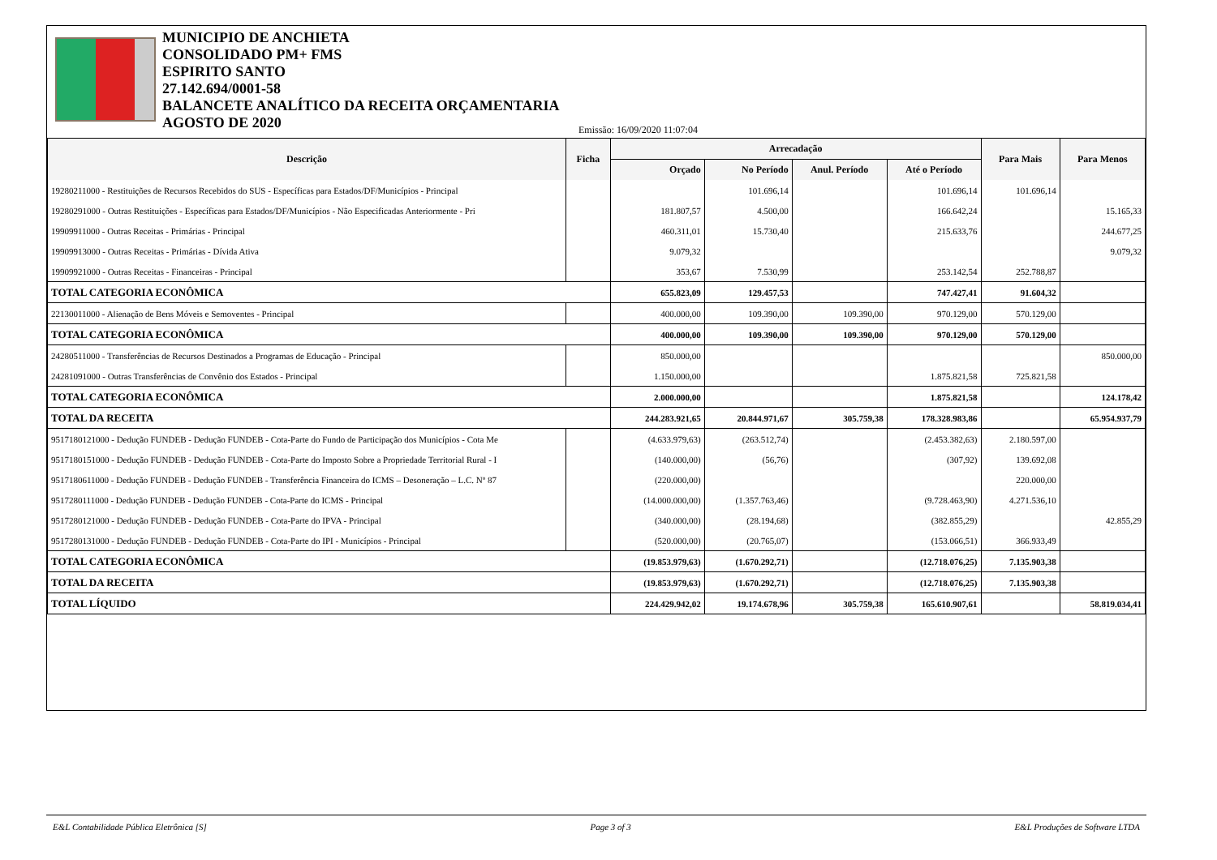MUNICIPIO DE ANCHIETA
CONSOLIDADO PM+ FMS
ESPIRITO SANTO
27.142.694/0001-58
BALANCETE ANALÍTICO DA RECEITA ORÇAMENTARIA
AGOSTO DE 2020
Emissão: 16/09/2020 11:07:04
| Descrição | Ficha | Arrecadação | | | | Para Mais | Para Menos |
| --- | --- | --- | --- | --- | --- | --- | --- |
| | | Orçado | No Período | Anul. Período | Até o Período | | |
| 19280211000 - Restituições de Recursos Recebidos do SUS - Específicas para Estados/DF/Municípios - Principal | | | 101.696,14 | | 101.696,14 | 101.696,14 | |
| 19280291000 - Outras Restituições - Específicas para Estados/DF/Municípios - Não Especificadas Anteriormente - Pri | | 181.807,57 | 4.500,00 | | 166.642,24 | | 15.165,33 |
| 19909911000 - Outras Receitas - Primárias - Principal | | 460.311,01 | 15.730,40 | | 215.633,76 | | 244.677,25 |
| 19909913000 - Outras Receitas - Primárias - Dívida Ativa | | 9.079,32 | | | | | 9.079,32 |
| 19909921000 - Outras Receitas - Financeiras - Principal | | 353,67 | 7.530,99 | | 253.142,54 | 252.788,87 | |
| TOTAL CATEGORIA ECONÔMICA | | 655.823,09 | 129.457,53 | | 747.427,41 | 91.604,32 | |
| 22130011000 - Alienação de Bens Móveis e Semoventes - Principal | | 400.000,00 | 109.390,00 | 109.390,00 | 970.129,00 | 570.129,00 | |
| TOTAL CATEGORIA ECONÔMICA | | 400.000,00 | 109.390,00 | 109.390,00 | 970.129,00 | 570.129,00 | |
| 24280511000 - Transferências de Recursos Destinados a Programas de Educação - Principal | | 850.000,00 | | | | | 850.000,00 |
| 24281091000 - Outras Transferências de Convênio dos Estados - Principal | | 1.150.000,00 | | | 1.875.821,58 | 725.821,58 | |
| TOTAL CATEGORIA ECONÔMICA | | 2.000.000,00 | | | 1.875.821,58 | | 124.178,42 |
| TOTAL DA RECEITA | | 244.283.921,65 | 20.844.971,67 | 305.759,38 | 178.328.983,86 | | 65.954.937,79 |
| 9517180121000 - Dedução FUNDEB - Dedução FUNDEB - Cota-Parte do Fundo de Participação dos Municípios - Cota Me | | (4.633.979,63) | (263.512,74) | | (2.453.382,63) | 2.180.597,00 | |
| 9517180151000 - Dedução FUNDEB - Dedução FUNDEB - Cota-Parte do Imposto Sobre a Propriedade Territorial Rural - I | | (140.000,00) | (56,76) | | (307,92) | 139.692,08 | |
| 9517180611000 - Dedução FUNDEB - Dedução FUNDEB - Transferência Financeira do ICMS – Desoneração – L.C. Nº 87 | | (220.000,00) | | | | 220.000,00 | |
| 9517280111000 - Dedução FUNDEB - Dedução FUNDEB - Cota-Parte do ICMS - Principal | | (14.000.000,00) | (1.357.763,46) | | (9.728.463,90) | 4.271.536,10 | |
| 9517280121000 - Dedução FUNDEB - Dedução FUNDEB - Cota-Parte do IPVA - Principal | | (340.000,00) | (28.194,68) | | (382.855,29) | | 42.855,29 |
| 9517280131000 - Dedução FUNDEB - Dedução FUNDEB - Cota-Parte do IPI - Municípios - Principal | | (520.000,00) | (20.765,07) | | (153.066,51) | 366.933,49 | |
| TOTAL CATEGORIA ECONÔMICA | | (19.853.979,63) | (1.670.292,71) | | (12.718.076,25) | 7.135.903,38 | |
| TOTAL DA RECEITA | | (19.853.979,63) | (1.670.292,71) | | (12.718.076,25) | 7.135.903,38 | |
| TOTAL LÍQUIDO | | 224.429.942,02 | 19.174.678,96 | 305.759,38 | 165.610.907,61 | | 58.819.034,41 |
E&L Contabilidade Pública Eletrônica [S] Page 3 of 3 E&L Produções de Software LTDA